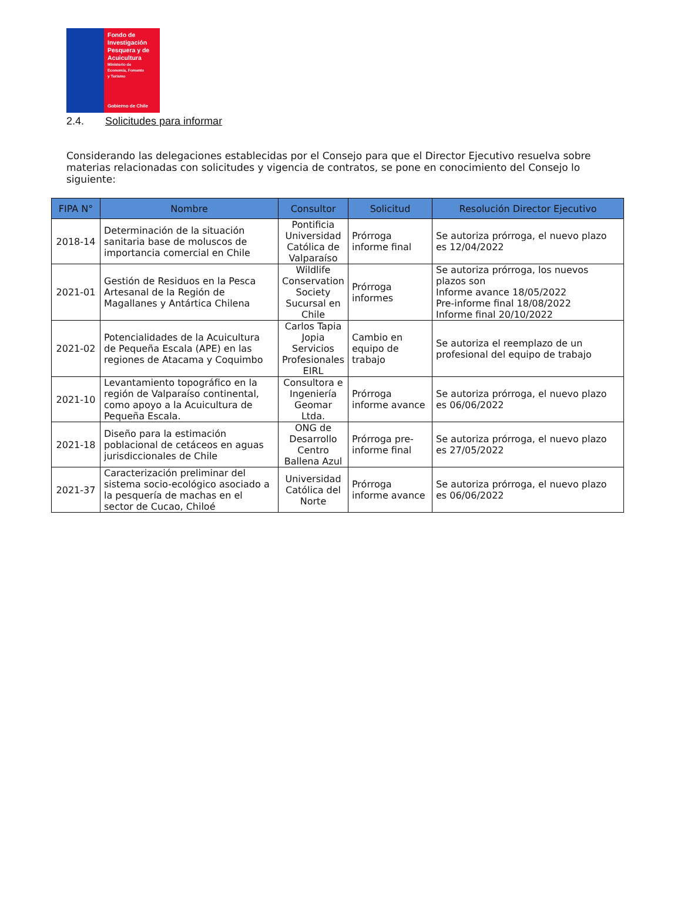Fondo de
Investigación
Pesquera y de
Acuicultura
Ministerio de
Economía, Fomento
y Turismo
Gobierno de Chile
2.4. Solicitudes para informar
Considerando las delegaciones establecidas por el Consejo para que el Director Ejecutivo resuelva sobre materias relacionadas con solicitudes y vigencia de contratos, se pone en conocimiento del Consejo lo siguiente:
| FIPA N° | Nombre | Consultor | Solicitud | Resolución Director Ejecutivo |
| --- | --- | --- | --- | --- |
| 2018-14 | Determinación de la situación sanitaria base de moluscos de importancia comercial en Chile | Pontificia Universidad Católica de Valparaíso | Prórroga informe final | Se autoriza prórroga, el nuevo plazo es 12/04/2022 |
| 2021-01 | Gestión de Residuos en la Pesca Artesanal de la Región de Magallanes y Antártica Chilena | Wildlife Conservation Society Sucursal en Chile | Prórroga informes | Se autoriza prórroga, los nuevos plazos son Informe avance 18/05/2022 Pre-informe final 18/08/2022 Informe final 20/10/2022 |
| 2021-02 | Potencialidades de la Acuicultura de Pequeña Escala (APE) en las regiones de Atacama y Coquimbo | Carlos Tapia Jopia Servicios Profesionales EIRL | Cambio en equipo de trabajo | Se autoriza el reemplazo de un profesional del equipo de trabajo |
| 2021-10 | Levantamiento topográfico en la región de Valparaíso continental, como apoyo a la Acuicultura de Pequeña Escala. | Consultora e Ingeniería Geomar Ltda. | Prórroga informe avance | Se autoriza prórroga, el nuevo plazo es 06/06/2022 |
| 2021-18 | Diseño para la estimación poblacional de cetáceos en aguas jurisdiccionales de Chile | ONG de Desarrollo Centro Ballena Azul | Prórroga pre-informe final | Se autoriza prórroga, el nuevo plazo es 27/05/2022 |
| 2021-37 | Caracterización preliminar del sistema socio-ecológico asociado a la pesquería de machas en el sector de Cucao, Chiloé | Universidad Católica del Norte | Prórroga informe avance | Se autoriza prórroga, el nuevo plazo es 06/06/2022 |